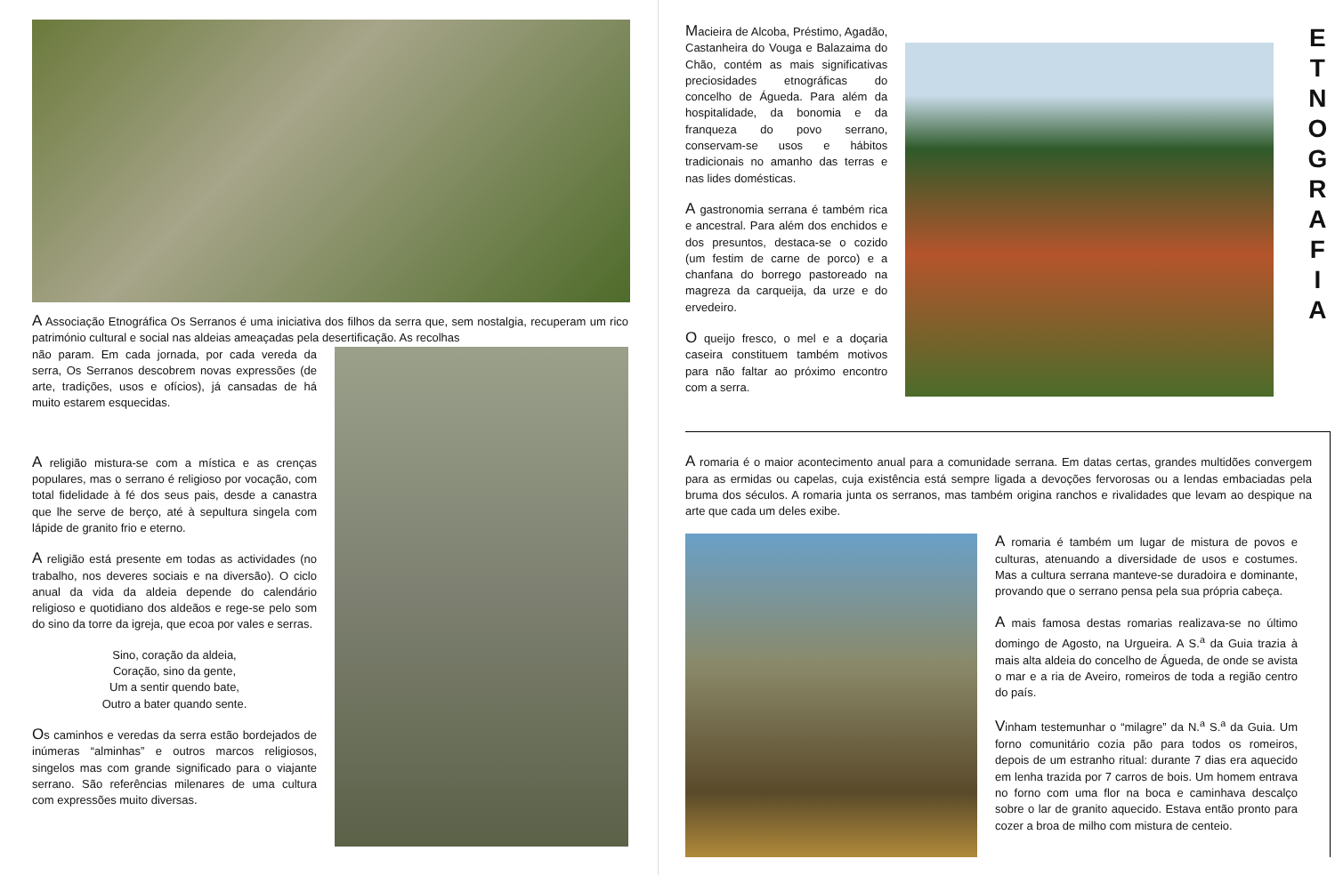A Associação Etnográfica Os Serranos é uma iniciativa dos filhos da serra que, sem nostalgia, recuperam um rico património cultural e social nas aldeias ameaçadas pela desertificação. As recolhas
não param. Em cada jornada, por cada vereda da serra, Os Serranos descobrem novas expressões (de arte, tradições, usos e ofícios), já cansadas de há muito estarem esquecidas.
A religião mistura-se com a mística e as crenças populares, mas o serrano é religioso por vocação, com total fidelidade à fé dos seus pais, desde a canastra que lhe serve de berço, até à sepultura singela com lápide de granito frio e eterno.
A religião está presente em todas as actividades (no trabalho, nos deveres sociais e na diversão). O ciclo anual da vida da aldeia depende do calendário religioso e quotidiano dos aldeãos e rege-se pelo som do sino da torre da igreja, que ecoa por vales e serras.
Sino, coração da aldeia,
Coração, sino da gente,
Um a sentir quendo bate,
Outro a bater quando sente.
Os caminhos e veredas da serra estão bordejados de inúmeras “alminhas” e outros marcos religiosos, singelos mas com grande significado para o viajante serrano. São referências milenares de uma cultura com expressões muito diversas.
Macieira de Alcoba, Préstimo, Agadão, Castanheira do Vouga e Balazaima do Chão, contém as mais significativas preciosidades etnográficas do concelho de Águeda. Para além da hospitalidade, da bonomia e da franqueza do povo serrano, conservam-se usos e hábitos tradicionais no amanho das terras e nas lides domésticas.
A gastronomia serrana é também rica e ancestral. Para além dos enchidos e dos presuntos, destaca-se o cozido (um festim de carne de porco) e a chanfana do borrego pastoreado na magreza da carqueija, da urze e do ervedeiro.
O queijo fresco, o mel e a doçaria caseira constituem também motivos para não faltar ao próximo encontro com a serra.
E
T
N
O
G
R
A
F
I
A
A romaria é o maior acontecimento anual para a comunidade serrana. Em datas certas, grandes multidões convergem para as ermidas ou capelas, cuja existência está sempre ligada a devoções fervorosas ou a lendas embaciadas pela bruma dos séculos. A romaria junta os serranos, mas também origina ranchos e rivalidades que levam ao despique na arte que cada um deles exibe.
A romaria é também um lugar de mistura de povos e culturas, atenuando a diversidade de usos e costumes. Mas a cultura serrana manteve-se duradoira e dominante, provando que o serrano pensa pela sua própria cabeça.
A mais famosa destas romarias realizava-se no último domingo de Agosto, na Urgueira. A S.<sup>a</sup> da Guia trazia à mais alta aldeia do concelho de Águeda, de onde se avista o mar e a ria de Aveiro, romeiros de toda a região centro do país.
Vinham testemunhar o “milagre” da N.<sup>a</sup> S.<sup>a</sup> da Guia. Um forno comunitário cozia pão para todos os romeiros, depois de um estranho ritual: durante 7 dias era aquecido em lenha trazida por 7 carros de bois. Um homem entrava no forno com uma flor na boca e caminhava descalço sobre o lar de granito aquecido. Estava então pronto para cozer a broa de milho com mistura de centeio.